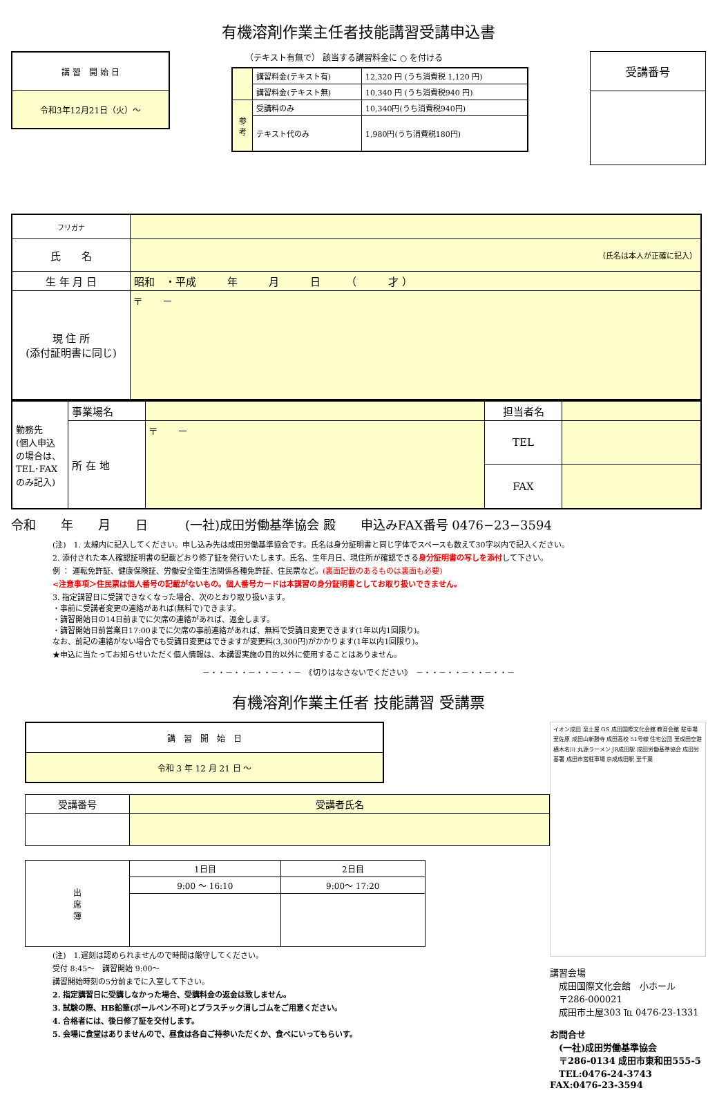有機溶剤作業主任者技能講習受講申込書
| 講 習 開 始 日 |
| 令和3年12月21日（火）～ |
（テキスト有無で） 該当する講習料金に ○ を付ける
| | 講習料金(テキスト有) | 12,320 円 (うち消費税 1,120 円) |
| | 講習料金(テキスト無) | 10,340 円 (うち消費税940 円) |
| 参 考 | 受講料のみ | 10,340円(うち消費税940円) |
| | テキスト代のみ | 1,980円(うち消費税180円) |
| 受講番号 |
| フリガナ | |
| 氏 名 | （氏名は本人が正確に記入） |
| 生 年 月 日 | 昭和 ・平成 年 月 日 （ 才 ） |
| 現 住 所 (添付証明書に同じ) | 〒 － |
| 勤務先 (個人申込の場合は、TEL･FAXのみ記入) | 事業場名 | | 担当者名 | |
| | 所 在 地 | 〒 － | TEL | |
| | | | FAX | |
令和　　年　　月　　日　　　(一社)成田労働基準協会 殿　　申込みFAX番号 0476−23−3594
(注)　1. 太線内に記入してください。申し込み先は成田労働基準協会です。氏名は身分証明書と同じ字体でスペースも数えて30字以内で記入ください。
2. 添付された本人確認証明書の記載どおり修了証を発行いたします。氏名、生年月日、現住所が確認できる身分証明書の写しを添付して下さい。
例 ： 運転免許証、健康保険証、労働安全衛生法関係各種免許証、住民票など。(裏面記載のあるものは裏面も必要)
<注意事項＞住民票は個人番号の記載がないもの。個人番号カードは本講習の身分証明書としてお取り扱いできません。
3. 指定講習日に受講できなくなった場合、次のとおり取り扱います。
・事前に受講者変更の連絡があれば(無料で)できます。
・講習開始日の14日前までに欠席の連絡があれば、返金します。
・講習開始日前営業日17:00までに欠席の事前連絡があれば、無料で受講日変更できます(1年以内1回限り)。
なお、前記の連絡がない場合でも受講日変更はできますが変更料(3,300円)がかかります(1年以内1回限り)。
★申込に当たってお知らせいただく個人情報は、本講習実施の目的以外に使用することはありません。
－・・－・・－・・－・・－　《切りはなさないでください》　－・・－・・－・・－・・－
有機溶剤作業主任者 技能講習 受講票
| 講 習 開 始 日 |
| 令和 3 年 12 月 21 日 ～ |
| 受講番号 | 受講者氏名 |
| 出 席 簿 | 1日目 | 2日目 |
| | 9:00 ～ 16:10 | 9:00～ 17:20 |
(注)　1.遅刻は認められませんので時間は厳守してください。
受付 8:45～　講習開始 9:00～
講習開始時刻の5分前までに入室して下さい。
2. 指定講習日に受講しなかった場合、受講料金の返金は致しません。
3. 試験の際、HB鉛筆(ボールペン不可)とプラスチック消しゴムをご用意ください。
4. 合格者には、後日修了証を交付します。
5. 会場に食堂はありませんので、昼食は各自ご持参いただくか、食べにいってもらいす。
イオン成田 至土屋 GS 成田国際文化会館 教育会館 駐車場 至佐原 成田山新勝寺 成田高校 51号線 住宅公団 至成田空港 横木名川 丸源ラーメン JR成田駅 成田労働基準協会 成田労基署 成田市営駐車場 京成成田駅 至千葉
講習会場
　成田国際文化会館　小ホール
　〒286-000021
　成田市土屋303 ℡ 0476-23-1331
お問合せ
　(一社)成田労働基準協会
　〒286-0134 成田市東和田555-5
　TEL:0476-24-3743 FAX:0476-23-3594